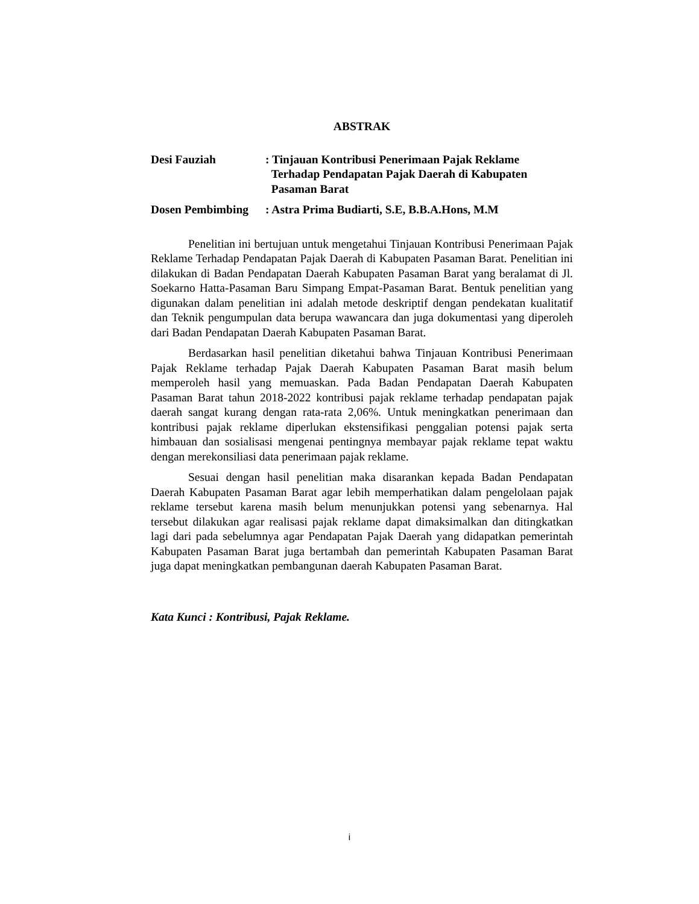ABSTRAK
| Desi Fauziah | : Tinjauan Kontribusi Penerimaan Pajak Reklame Terhadap Pendapatan Pajak Daerah di Kabupaten Pasaman Barat |
| Dosen Pembimbing | : Astra Prima Budiarti, S.E, B.B.A.Hons, M.M |
Penelitian ini bertujuan untuk mengetahui Tinjauan Kontribusi Penerimaan Pajak Reklame Terhadap Pendapatan Pajak Daerah di Kabupaten Pasaman Barat. Penelitian ini dilakukan di Badan Pendapatan Daerah Kabupaten Pasaman Barat yang beralamat di Jl. Soekarno Hatta-Pasaman Baru Simpang Empat-Pasaman Barat. Bentuk penelitian yang digunakan dalam penelitian ini adalah metode deskriptif dengan pendekatan kualitatif dan Teknik pengumpulan data berupa wawancara dan juga dokumentasi yang diperoleh dari Badan Pendapatan Daerah Kabupaten Pasaman Barat.
Berdasarkan hasil penelitian diketahui bahwa Tinjauan Kontribusi Penerimaan Pajak Reklame terhadap Pajak Daerah Kabupaten Pasaman Barat masih belum memperoleh hasil yang memuaskan. Pada Badan Pendapatan Daerah Kabupaten Pasaman Barat tahun 2018-2022 kontribusi pajak reklame terhadap pendapatan pajak daerah sangat kurang dengan rata-rata 2,06%. Untuk meningkatkan penerimaan dan kontribusi pajak reklame diperlukan ekstensifikasi penggalian potensi pajak serta himbauan dan sosialisasi mengenai pentingnya membayar pajak reklame tepat waktu dengan merekonsiliasi data penerimaan pajak reklame.
Sesuai dengan hasil penelitian maka disarankan kepada Badan Pendapatan Daerah Kabupaten Pasaman Barat agar lebih memperhatikan dalam pengelolaan pajak reklame tersebut karena masih belum menunjukkan potensi yang sebenarnya. Hal tersebut dilakukan agar realisasi pajak reklame dapat dimaksimalkan dan ditingkatkan lagi dari pada sebelumnya agar Pendapatan Pajak Daerah yang didapatkan pemerintah Kabupaten Pasaman Barat juga bertambah dan pemerintah Kabupaten Pasaman Barat juga dapat meningkatkan pembangunan daerah Kabupaten Pasaman Barat.
Kata Kunci : Kontribusi, Pajak Reklame.
i